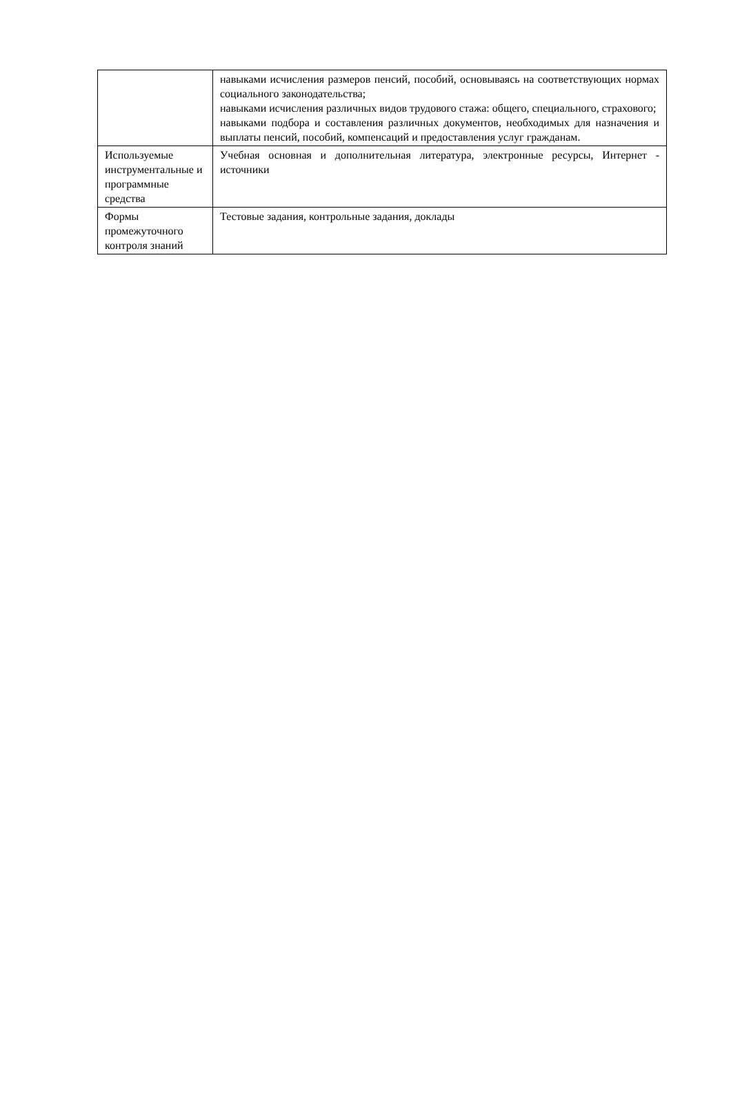| | навыками исчисления размеров пенсий, пособий, основываясь на соответствующих нормах социального законодательства; навыками исчисления различных видов трудового стажа: общего, специального, страхового; навыками подбора и составления различных документов, необходимых для назначения и выплаты пенсий, пособий, компенсаций и предоставления услуг гражданам. |
| Используемые инструментальные и программные средства | Учебная основная и дополнительная литература, электронные ресурсы, Интернет - источники |
| Формы промежуточного контроля знаний | Тестовые задания, контрольные задания, доклады |